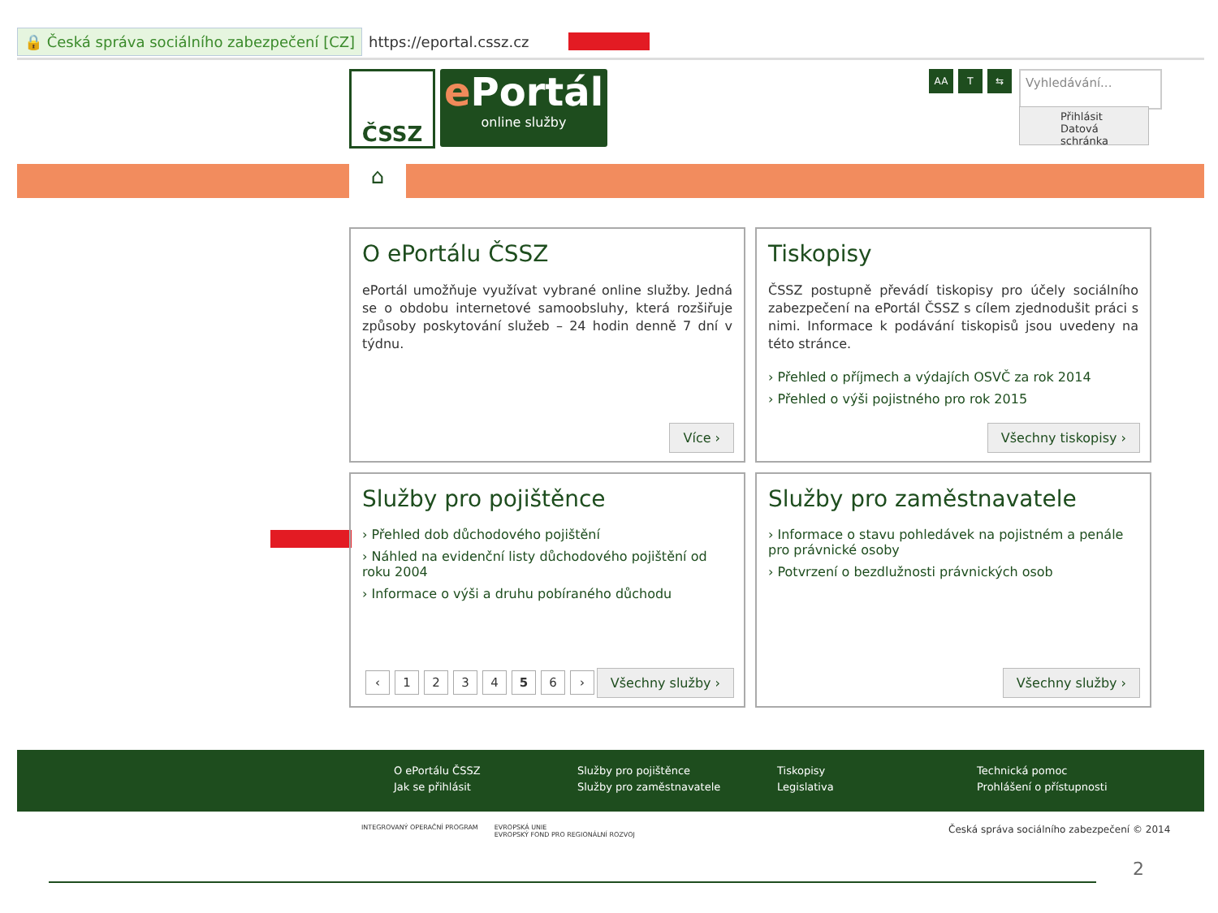🔒 Česká správa sociálního zabezpečení [CZ] https://eportal.cssz.cz
ČSSZ
e Portál
online služby
AA T ⇆ Vyhledávání...
Přihlásit
Datová schránka
⌂
O ePortálu ČSSZ
ePortál umožňuje využívat vybrané online služby. Jedná se o obdobu internetové samoobsluhy, která rozšiřuje způsoby poskytování služeb – 24 hodin denně 7 dní v týdnu.
Více ›
Tiskopisy
ČSSZ postupně převádí tiskopisy pro účely sociálního zabezpečení na ePortál ČSSZ s cílem zjednodušit práci s nimi. Informace k podávání tiskopisů jsou uvedeny na této stránce.
› Přehled o příjmech a výdajích OSVČ za rok 2014
› Přehled o výši pojistného pro rok 2015
Všechny tiskopisy ›
Služby pro pojištěnce
› Přehled dob důchodového pojištění
› Náhled na evidenční listy důchodového pojištění od roku 2004
› Informace o výši a druhu pobíraného důchodu
‹ 123456 › Všechny služby ›
Služby pro zaměstnavatele
› Informace o stavu pohledávek na pojistném a penále pro právnické osoby
› Potvrzení o bezdlužnosti právnických osob
Všechny služby ›
O ePortálu ČSSZ
Jak se přihlásit
Služby pro pojištěnce
Služby pro zaměstnavatele
Tiskopisy
Legislativa
Technická pomoc
Prohlášení o přístupnosti
INTEGROVANÝ OPERAČNÍ PROGRAM EVROPSKÁ UNIE
EVROPSKÝ FOND PRO REGIONÁLNÍ ROZVOJ
Česká správa sociálního zabezpečení © 2014
2